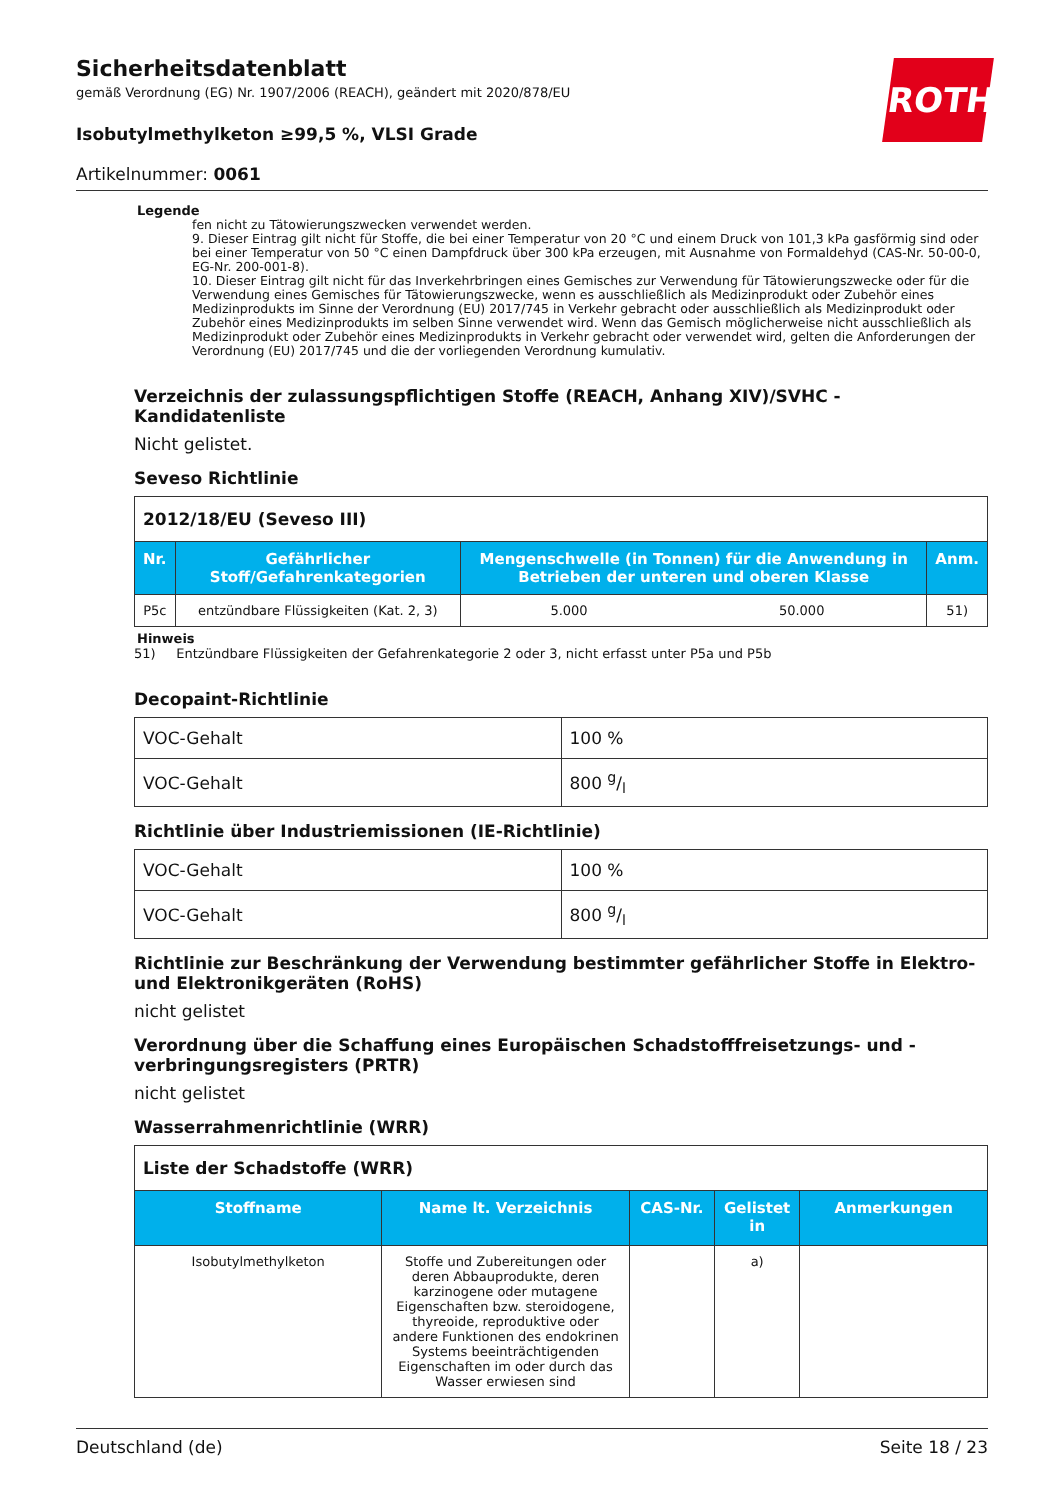ROTH
Sicherheitsdatenblatt
gemäß Verordnung (EG) Nr. 1907/2006 (REACH), geändert mit 2020/878/EU
Isobutylmethylketon ≥99,5 %, VLSI Grade
Artikelnummer: 0061
Legende
fen nicht zu Tätowierungszwecken verwendet werden.
9. Dieser Eintrag gilt nicht für Stoffe, die bei einer Temperatur von 20 °C und einem Druck von 101,3 kPa gasförmig sind oder bei einer Temperatur von 50 °C einen Dampfdruck über 300 kPa erzeugen, mit Ausnahme von Formaldehyd (CAS-Nr. 50-00-0, EG-Nr. 200-001-8).
10. Dieser Eintrag gilt nicht für das Inverkehrbringen eines Gemisches zur Verwendung für Tätowierungszwecke oder für die Verwendung eines Gemisches für Tätowierungszwecke, wenn es ausschließlich als Medizinprodukt oder Zubehör eines Medizinprodukts im Sinne der Verordnung (EU) 2017/745 in Verkehr gebracht oder ausschließlich als Medizinprodukt oder Zubehör eines Medizinprodukts im selben Sinne verwendet wird. Wenn das Gemisch möglicherweise nicht ausschließlich als Medizinprodukt oder Zubehör eines Medizinprodukts in Verkehr gebracht oder verwendet wird, gelten die Anforderungen der Verordnung (EU) 2017/745 und die der vorliegenden Verordnung kumulativ.
Verzeichnis der zulassungspflichtigen Stoffe (REACH, Anhang XIV)/SVHC - Kandidatenliste
Nicht gelistet.
Seveso Richtlinie
| 2012/18/EU (Seveso III) | | | | |
| Nr. | Gefährlicher Stoff/Gefahrenkategorien | Mengenschwelle (in Tonnen) für die Anwendung in Betrieben der unteren und oberen Klasse | | Anm. |
| P5c | entzündbare Flüssigkeiten (Kat. 2, 3) | 5.000 | 50.000 | 51) |
Hinweis
51) Entzündbare Flüssigkeiten der Gefahrenkategorie 2 oder 3, nicht erfasst unter P5a und P5b
Decopaint-Richtlinie
| VOC-Gehalt | 100 % |
| VOC-Gehalt | 800 g/l |
Richtlinie über Industriemissionen (IE-Richtlinie)
| VOC-Gehalt | 100 % |
| VOC-Gehalt | 800 g/l |
Richtlinie zur Beschränkung der Verwendung bestimmter gefährlicher Stoffe in Elektro- und Elektronikgeräten (RoHS)
nicht gelistet
Verordnung über die Schaffung eines Europäischen Schadstofffreisetzungs- und -verbringungsregisters (PRTR)
nicht gelistet
Wasserrahmenrichtlinie (WRR)
| Liste der Schadstoffe (WRR) | | | | |
| Stoffname | Name lt. Verzeichnis | CAS-Nr. | Gelistet in | Anmerkungen |
| Isobutylmethylketon | Stoffe und Zubereitungen oder deren Abbauprodukte, deren karzinogene oder mutagene Eigenschaften bzw. steroidogene, thyreoide, reproduktive oder andere Funktionen des endokrinen Systems beeinträchtigenden Eigenschaften im oder durch das Wasser erwiesen sind | | a) | |
Deutschland (de) Seite 18 / 23